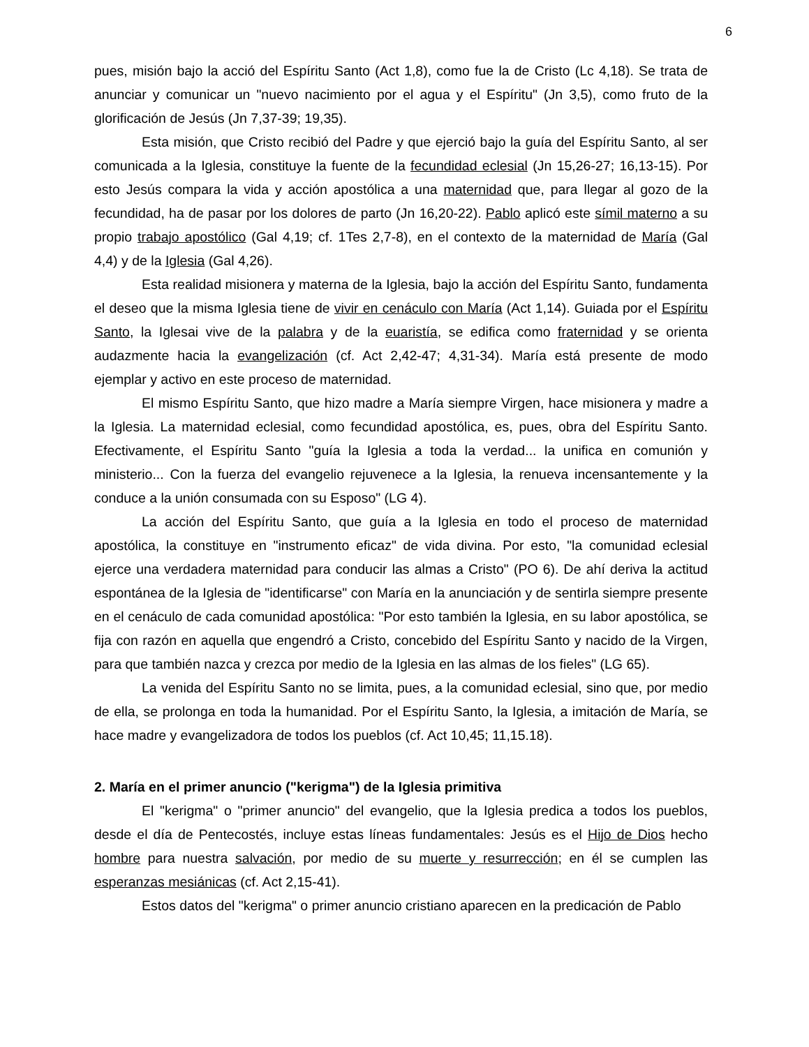6
pues, misión bajo la acció del Espíritu Santo (Act 1,8), como fue la de Cristo (Lc 4,18). Se trata de anunciar y comunicar un "nuevo nacimiento por el agua y el Espíritu" (Jn 3,5), como fruto de la glorificación de Jesús (Jn 7,37-39; 19,35).
Esta misión, que Cristo recibió del Padre y que ejerció bajo la guía del Espíritu Santo, al ser comunicada a la Iglesia, constituye la fuente de la fecundidad eclesial (Jn 15,26-27; 16,13-15). Por esto Jesús compara la vida y acción apostólica a una maternidad que, para llegar al gozo de la fecundidad, ha de pasar por los dolores de parto (Jn 16,20-22). Pablo aplicó este símil materno a su propio trabajo apostólico (Gal 4,19; cf. 1Tes 2,7-8), en el contexto de la maternidad de María (Gal 4,4) y de la Iglesia (Gal 4,26).
Esta realidad misionera y materna de la Iglesia, bajo la acción del Espíritu Santo, fundamenta el deseo que la misma Iglesia tiene de vivir en cenáculo con María (Act 1,14). Guiada por el Espíritu Santo, la Iglesai vive de la palabra y de la euaristía, se edifica como fraternidad y se orienta audazmente hacia la evangelización (cf. Act 2,42-47; 4,31-34). María está presente de modo ejemplar y activo en este proceso de maternidad.
El mismo Espíritu Santo, que hizo madre a María siempre Virgen, hace misionera y madre a la Iglesia. La maternidad eclesial, como fecundidad apostólica, es, pues, obra del Espíritu Santo. Efectivamente, el Espíritu Santo "guía la Iglesia a toda la verdad... la unifica en comunión y ministerio... Con la fuerza del evangelio rejuvenece a la Iglesia, la renueva incensantemente y la conduce a la unión consumada con su Esposo" (LG 4).
La acción del Espíritu Santo, que guía a la Iglesia en todo el proceso de maternidad apostólica, la constituye en "instrumento eficaz" de vida divina. Por esto, "la comunidad eclesial ejerce una verdadera maternidad para conducir las almas a Cristo" (PO 6). De ahí deriva la actitud espontánea de la Iglesia de "identificarse" con María en la anunciación y de sentirla siempre presente en el cenáculo de cada comunidad apostólica: "Por esto también la Iglesia, en su labor apostólica, se fija con razón en aquella que engendró a Cristo, concebido del Espíritu Santo y nacido de la Virgen, para que también nazca y crezca por medio de la Iglesia en las almas de los fieles" (LG 65).
La venida del Espíritu Santo no se limita, pues, a la comunidad eclesial, sino que, por medio de ella, se prolonga en toda la humanidad. Por el Espíritu Santo, la Iglesia, a imitación de María, se hace madre y evangelizadora de todos los pueblos (cf. Act 10,45; 11,15.18).
2. María en el primer anuncio ("kerigma") de la Iglesia primitiva
El "kerigma" o "primer anuncio" del evangelio, que la Iglesia predica a todos los pueblos, desde el día de Pentecostés, incluye estas líneas fundamentales: Jesús es el Hijo de Dios hecho hombre para nuestra salvación, por medio de su muerte y resurrección; en él se cumplen las esperanzas mesiánicas (cf. Act 2,15-41).
Estos datos del "kerigma" o primer anuncio cristiano aparecen en la predicación de Pablo